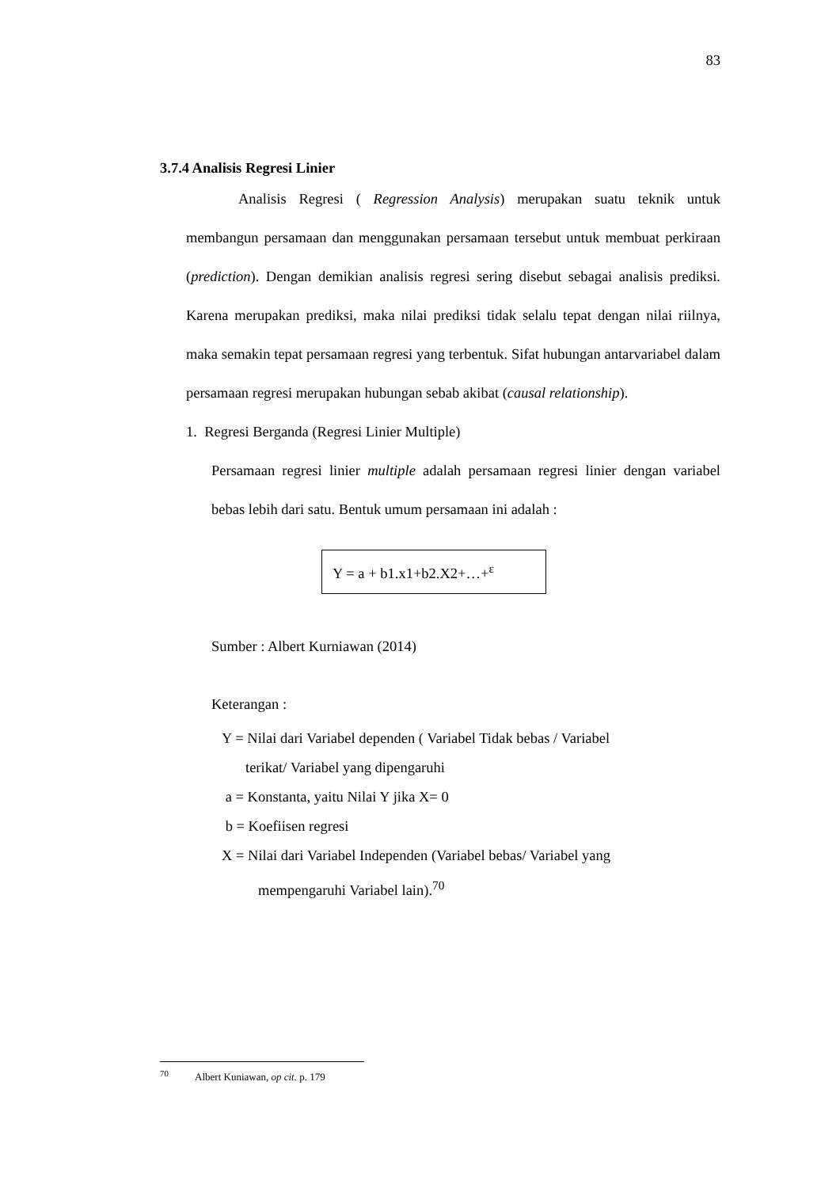83
3.7.4 Analisis Regresi Linier
Analisis Regresi ( Regression Analysis) merupakan suatu teknik untuk membangun persamaan dan menggunakan persamaan tersebut untuk membuat perkiraan (prediction). Dengan demikian analisis regresi sering disebut sebagai analisis prediksi. Karena merupakan prediksi, maka nilai prediksi tidak selalu tepat dengan nilai riilnya, maka semakin tepat persamaan regresi yang terbentuk. Sifat hubungan antarvariabel dalam persamaan regresi merupakan hubungan sebab akibat (causal relationship).
1. Regresi Berganda (Regresi Linier Multiple)
Persamaan regresi linier multiple adalah persamaan regresi linier dengan variabel bebas lebih dari satu. Bentuk umum persamaan ini adalah :
Y = a + b1.x1+b2.X2+…+<sup>ε</sup>
Sumber : Albert Kurniawan (2014)
Keterangan :
Y = Nilai dari Variabel dependen ( Variabel Tidak bebas / Variabel
terikat/ Variabel yang dipengaruhi
a = Konstanta, yaitu Nilai Y jika X= 0
b = Koefiisen regresi
X = Nilai dari Variabel Independen (Variabel bebas/ Variabel yang
mempengaruhi Variabel lain).<sup>70</sup>
<sup>70</sup> Albert Kuniawan, op cit. p. 179